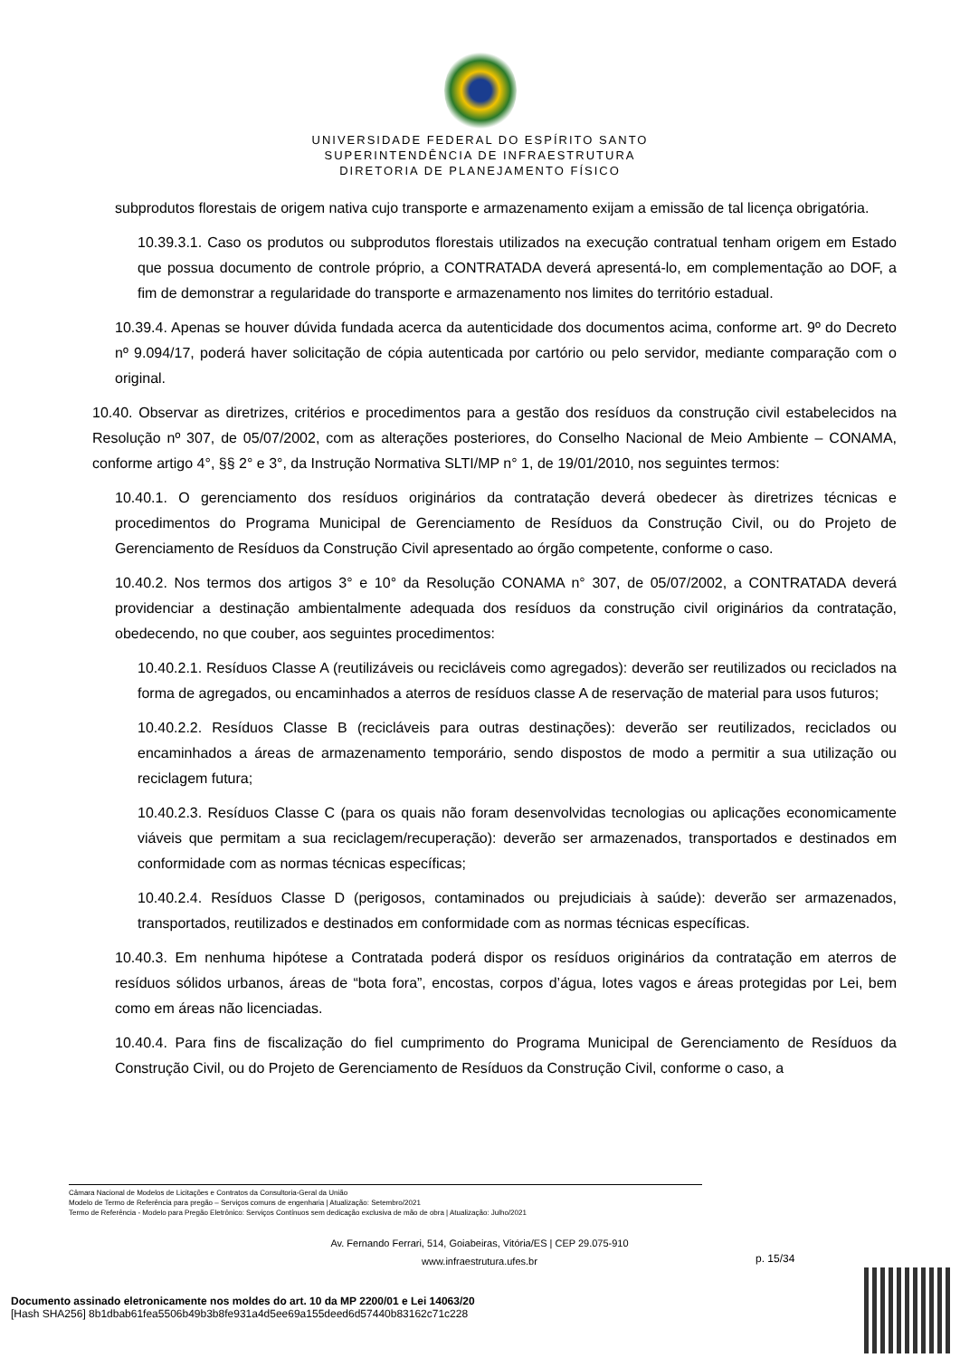UNIVERSIDADE FEDERAL DO ESPÍRITO SANTO
SUPERINTENDÊNCIA DE INFRAESTRUTURA
DIRETORIA DE PLANEJAMENTO FÍSICO
subprodutos florestais de origem nativa cujo transporte e armazenamento exijam a emissão de tal licença obrigatória.
10.39.3.1. Caso os produtos ou subprodutos florestais utilizados na execução contratual tenham origem em Estado que possua documento de controle próprio, a CONTRATADA deverá apresentá-lo, em complementação ao DOF, a fim de demonstrar a regularidade do transporte e armazenamento nos limites do território estadual.
10.39.4. Apenas se houver dúvida fundada acerca da autenticidade dos documentos acima, conforme art. 9º do Decreto nº 9.094/17, poderá haver solicitação de cópia autenticada por cartório ou pelo servidor, mediante comparação com o original.
10.40. Observar as diretrizes, critérios e procedimentos para a gestão dos resíduos da construção civil estabelecidos na Resolução nº 307, de 05/07/2002, com as alterações posteriores, do Conselho Nacional de Meio Ambiente – CONAMA, conforme artigo 4°, §§ 2° e 3°, da Instrução Normativa SLTI/MP n° 1, de 19/01/2010, nos seguintes termos:
10.40.1. O gerenciamento dos resíduos originários da contratação deverá obedecer às diretrizes técnicas e procedimentos do Programa Municipal de Gerenciamento de Resíduos da Construção Civil, ou do Projeto de Gerenciamento de Resíduos da Construção Civil apresentado ao órgão competente, conforme o caso.
10.40.2. Nos termos dos artigos 3° e 10° da Resolução CONAMA n° 307, de 05/07/2002, a CONTRATADA deverá providenciar a destinação ambientalmente adequada dos resíduos da construção civil originários da contratação, obedecendo, no que couber, aos seguintes procedimentos:
10.40.2.1. Resíduos Classe A (reutilizáveis ou recicláveis como agregados): deverão ser reutilizados ou reciclados na forma de agregados, ou encaminhados a aterros de resíduos classe A de reservação de material para usos futuros;
10.40.2.2. Resíduos Classe B (recicláveis para outras destinações): deverão ser reutilizados, reciclados ou encaminhados a áreas de armazenamento temporário, sendo dispostos de modo a permitir a sua utilização ou reciclagem futura;
10.40.2.3. Resíduos Classe C (para os quais não foram desenvolvidas tecnologias ou aplicações economicamente viáveis que permitam a sua reciclagem/recuperação): deverão ser armazenados, transportados e destinados em conformidade com as normas técnicas específicas;
10.40.2.4. Resíduos Classe D (perigosos, contaminados ou prejudiciais à saúde): deverão ser armazenados, transportados, reutilizados e destinados em conformidade com as normas técnicas específicas.
10.40.3. Em nenhuma hipótese a Contratada poderá dispor os resíduos originários da contratação em aterros de resíduos sólidos urbanos, áreas de “bota fora”, encostas, corpos d’água, lotes vagos e áreas protegidas por Lei, bem como em áreas não licenciadas.
10.40.4. Para fins de fiscalização do fiel cumprimento do Programa Municipal de Gerenciamento de Resíduos da Construção Civil, ou do Projeto de Gerenciamento de Resíduos da Construção Civil, conforme o caso, a
Câmara Nacional de Modelos de Licitações e Contratos da Consultoria-Geral da União
Modelo de Termo de Referência para pregão – Serviços comuns de engenharia | Atualização: Setembro/2021
Termo de Referência - Modelo para Pregão Eletrônico: Serviços Contínuos sem dedicação exclusiva de mão de obra | Atualização: Julho/2021
Av. Fernando Ferrari, 514, Goiabeiras, Vitória/ES | CEP 29.075-910
www.infraestrutura.ufes.br
p. 15/34
Documento assinado eletronicamente nos moldes do art. 10 da MP 2200/01 e Lei 14063/20
[Hash SHA256] 8b1dbab61fea5506b49b3b8fe931a4d5ee69a155deed6d57440b83162c71c228